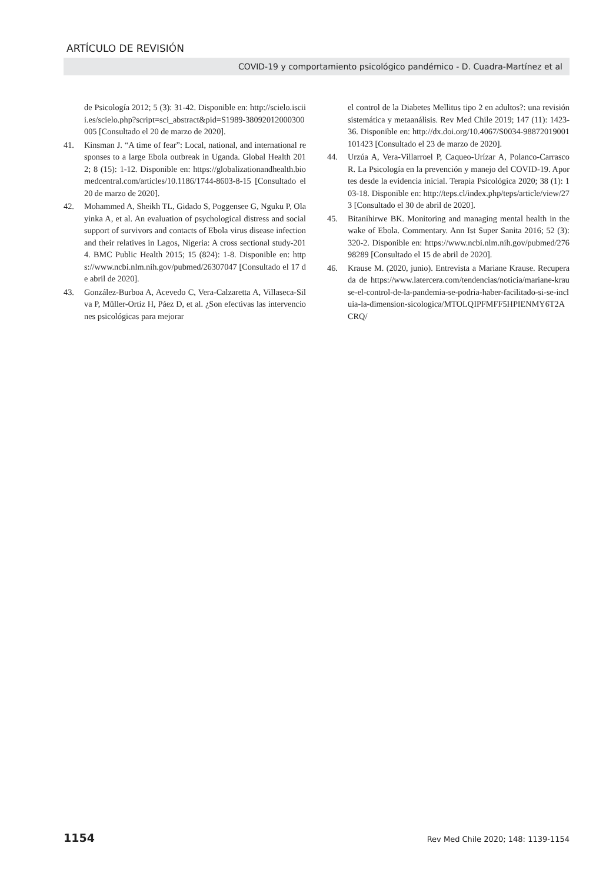ARTÍCULO DE REVISIÓN
COVID-19 y comportamiento psicológico pandémico - D. Cuadra-Martínez et al
de Psicología 2012; 5 (3): 31-42. Disponible en: http://scielo.isciii.es/scielo.php?script=sci_abstract&pid=S1989-38092012000300005 [Consultado el 20 de marzo de 2020].
41. Kinsman J. “A time of fear”: Local, national, and international responses to a large Ebola outbreak in Uganda. Global Health 2012; 8 (15): 1-12. Disponible en: https://globalizationandhealth.biomedcentral.com/articles/10.1186/1744-8603-8-15 [Consultado el 20 de marzo de 2020].
42. Mohammed A, Sheikh TL, Gidado S, Poggensee G, Nguku P, Olayinka A, et al. An evaluation of psychological distress and social support of survivors and contacts of Ebola virus disease infection and their relatives in Lagos, Nigeria: A cross sectional study-2014. BMC Public Health 2015; 15 (824): 1-8. Disponible en: https://www.ncbi.nlm.nih.gov/pubmed/26307047 [Consultado el 17 de abril de 2020].
43. González-Burboa A, Acevedo C, Vera-Calzaretta A, Villaseca-Silva P, Müller-Ortiz H, Páez D, et al. ¿Son efectivas las intervenciones psicológicas para mejorar
el control de la Diabetes Mellitus tipo 2 en adultos?: una revisión sistemática y metaanálisis. Rev Med Chile 2019; 147 (11): 1423-36. Disponible en: http://dx.doi.org/10.4067/S0034-98872019001101423 [Consultado el 23 de marzo de 2020].
44. Urzúa A, Vera-Villarroel P, Caqueo-Urízar A, Polanco-Carrasco R. La Psicología en la prevención y manejo del COVID-19. Aportes desde la evidencia inicial. Terapia Psicológica 2020; 38 (1): 103-18. Disponible en: http://teps.cl/index.php/teps/article/view/273 [Consultado el 30 de abril de 2020].
45. Bitanihirwe BK. Monitoring and managing mental health in the wake of Ebola. Commentary. Ann Ist Super Sanita 2016; 52 (3): 320-2. Disponible en: https://www.ncbi.nlm.nih.gov/pubmed/27698289 [Consultado el 15 de abril de 2020].
46. Krause M. (2020, junio). Entrevista a Mariane Krause. Recuperada de https://www.latercera.com/tendencias/noticia/mariane-krause-el-control-de-la-pandemia-se-podria-haber-facilitado-si-se-incluia-la-dimension-sicologica/MTOLQIPFMFF5HPIENMY6T2ACRQ/
1154 Rev Med Chile 2020; 148: 1139-1154